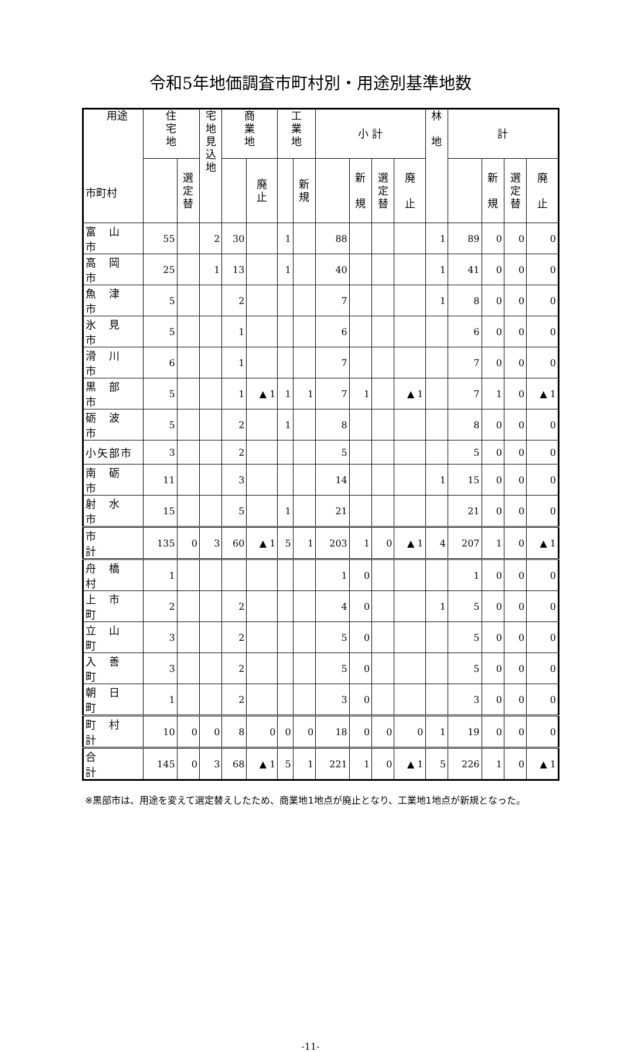令和5年地価調査市町村別・用途別基準地数
| 用途 市町村 | 住 宅 地 | | 宅 地 見 込 地 | 商 業 地 | | 工 業 地 | | 小 計 | | | | 林 地 | 計 | | | |
| --- | --- | --- | --- | --- | --- | --- | --- | --- | --- | --- | --- | --- | --- | --- | --- | --- |
| | | 選 定 替 | | | 廃 止 | | 新 規 | | 新 規 | 選 定 替 | 廃 止 | | | 新 規 | 選 定 替 | 廃 止 |
| 富 山 市 | 55 | | 2 | 30 | | 1 | | 88 | | | | 1 | 89 | 0 | 0 | 0 |
| 高 岡 市 | 25 | | 1 | 13 | | 1 | | 40 | | | | 1 | 41 | 0 | 0 | 0 |
| 魚 津 市 | 5 | | | 2 | | | | 7 | | | | 1 | 8 | 0 | 0 | 0 |
| 氷 見 市 | 5 | | | 1 | | | | 6 | | | | | 6 | 0 | 0 | 0 |
| 滑 川 市 | 6 | | | 1 | | | | 7 | | | | | 7 | 0 | 0 | 0 |
| 黒 部 市 | 5 | | | 1 | ▲ 1 | 1 | 1 | 7 | 1 | | ▲ 1 | | 7 | 1 | 0 | ▲ 1 |
| 砺 波 市 | 5 | | | 2 | | 1 | | 8 | | | | | 8 | 0 | 0 | 0 |
| 小矢部市 | 3 | | | 2 | | | | 5 | | | | | 5 | 0 | 0 | 0 |
| 南 砺 市 | 11 | | | 3 | | | | 14 | | | | 1 | 15 | 0 | 0 | 0 |
| 射 水 市 | 15 | | | 5 | | 1 | | 21 | | | | | 21 | 0 | 0 | 0 |
| 市 計 | 135 | 0 | 3 | 60 | ▲ 1 | 5 | 1 | 203 | 1 | 0 | ▲ 1 | 4 | 207 | 1 | 0 | ▲ 1 |
| 舟 橋 村 | 1 | | | | | | | 1 | 0 | | | | 1 | 0 | 0 | 0 |
| 上 市 町 | 2 | | | 2 | | | | 4 | 0 | | | 1 | 5 | 0 | 0 | 0 |
| 立 山 町 | 3 | | | 2 | | | | 5 | 0 | | | | 5 | 0 | 0 | 0 |
| 入 善 町 | 3 | | | 2 | | | | 5 | 0 | | | | 5 | 0 | 0 | 0 |
| 朝 日 町 | 1 | | | 2 | | | | 3 | 0 | | | | 3 | 0 | 0 | 0 |
| 町 村 計 | 10 | 0 | 0 | 8 | 0 | 0 | 0 | 18 | 0 | 0 | 0 | 1 | 19 | 0 | 0 | 0 |
| 合 計 | 145 | 0 | 3 | 68 | ▲ 1 | 5 | 1 | 221 | 1 | 0 | ▲ 1 | 5 | 226 | 1 | 0 | ▲ 1 |
※黒部市は、用途を変えて選定替えしたため、商業地1地点が廃止となり、工業地1地点が新規となった。
-11-